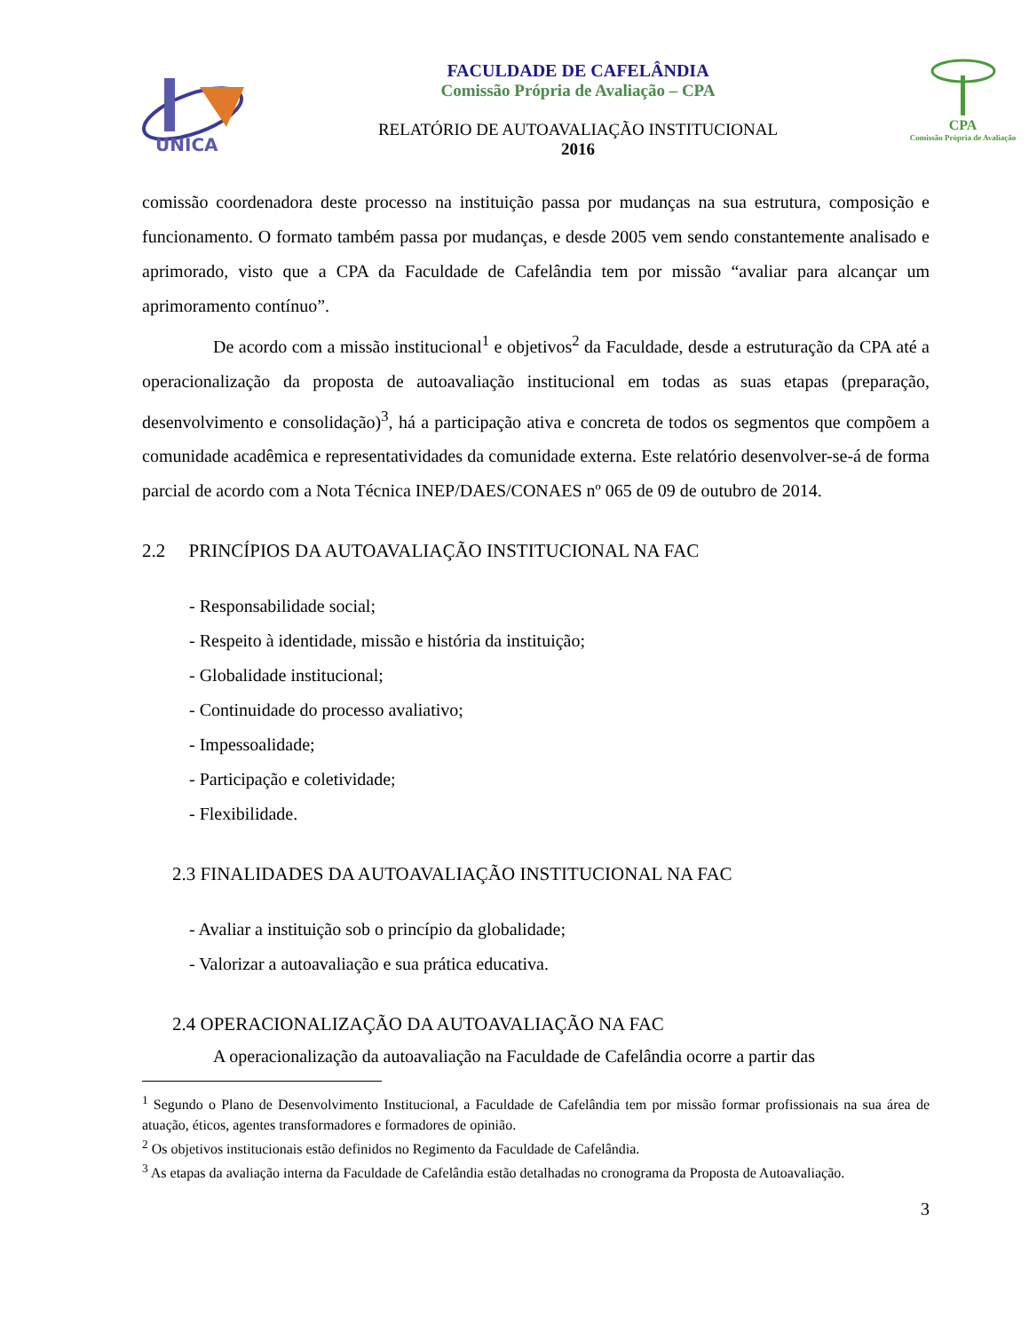UNICA
FACULDADE DE CAFELÂNDIA
Comissão Própria de Avaliação – CPA
RELATÓRIO DE AUTOAVALIAÇÃO INSTITUCIONAL
2016
CPA
Comissão Própria de Avaliação
comissão coordenadora deste processo na instituição passa por mudanças na sua estrutura, composição e funcionamento. O formato também passa por mudanças, e desde 2005 vem sendo constantemente analisado e aprimorado, visto que a CPA da Faculdade de Cafelândia tem por missão “avaliar para alcançar um aprimoramento contínuo”.
De acordo com a missão institucional<sup>1</sup> e objetivos<sup>2</sup> da Faculdade, desde a estruturação da CPA até a operacionalização da proposta de autoavaliação institucional em todas as suas etapas (preparação, desenvolvimento e consolidação)<sup>3</sup>, há a participação ativa e concreta de todos os segmentos que compõem a comunidade acadêmica e representatividades da comunidade externa. Este relatório desenvolver-se-á de forma parcial de acordo com a Nota Técnica INEP/DAES/CONAES nº 065 de 09 de outubro de 2014.
2.2 PRINCÍPIOS DA AUTOAVALIAÇÃO INSTITUCIONAL NA FAC
- Responsabilidade social;
- Respeito à identidade, missão e história da instituição;
- Globalidade institucional;
- Continuidade do processo avaliativo;
- Impessoalidade;
- Participação e coletividade;
- Flexibilidade.
2.3 FINALIDADES DA AUTOAVALIAÇÃO INSTITUCIONAL NA FAC
- Avaliar a instituição sob o princípio da globalidade;
- Valorizar a autoavaliação e sua prática educativa.
2.4 OPERACIONALIZAÇÃO DA AUTOAVALIAÇÃO NA FAC
A operacionalização da autoavaliação na Faculdade de Cafelândia ocorre a partir das
<sup>1</sup> Segundo o Plano de Desenvolvimento Institucional, a Faculdade de Cafelândia tem por missão formar profissionais na sua área de atuação, éticos, agentes transformadores e formadores de opinião.
<sup>2</sup> Os objetivos institucionais estão definidos no Regimento da Faculdade de Cafelândia.
<sup>3</sup> As etapas da avaliação interna da Faculdade de Cafelândia estão detalhadas no cronograma da Proposta de Autoavaliação.
3